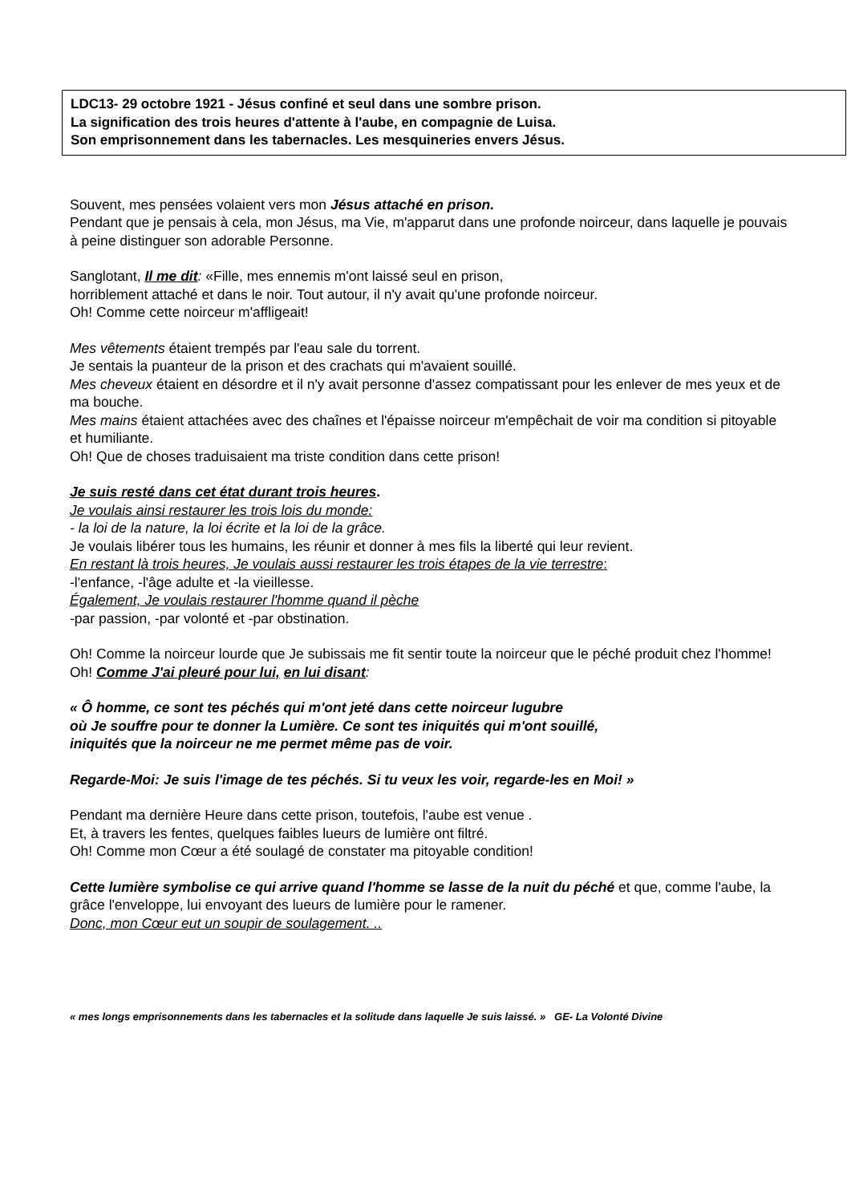LDC13- 29 octobre 1921 - Jésus confiné et seul dans une sombre prison.
La signification des trois heures d'attente à l'aube, en compagnie de Luisa.
Son emprisonnement dans les tabernacles. Les mesquineries envers Jésus.
Souvent, mes pensées volaient vers mon Jésus attaché en prison.
Pendant que je pensais à cela, mon Jésus, ma Vie, m'apparut dans une profonde noirceur, dans laquelle je pouvais à peine distinguer son adorable Personne.
Sanglotant, Il me dit: «Fille, mes ennemis m'ont laissé seul en prison,
horriblement attaché et dans le noir. Tout autour, il n'y avait qu'une profonde noirceur.
Oh! Comme cette noirceur m'affligeait!
Mes vêtements étaient trempés par l'eau sale du torrent.
Je sentais la puanteur de la prison et des crachats qui m'avaient souillé.
Mes cheveux étaient en désordre et il n'y avait personne d'assez compatissant pour les enlever de mes yeux et de ma bouche.
Mes mains étaient attachées avec des chaînes et l'épaisse noirceur m'empêchait de voir ma condition si pitoyable et humiliante.
Oh! Que de choses traduisaient ma triste condition dans cette prison!
Je suis resté dans cet état durant trois heures.
Je voulais ainsi restaurer les trois lois du monde:
- la loi de la nature, la loi écrite et la loi de la grâce.
Je voulais libérer tous les humains, les réunir et donner à mes fils la liberté qui leur revient.
En restant là trois heures, Je voulais aussi restaurer les trois étapes de la vie terrestre:
-l'enfance, -l'âge adulte et -la vieillesse.
Également, Je voulais restaurer l'homme quand il pèche
-par passion, -par volonté et -par obstination.
Oh! Comme la noirceur lourde que Je subissais me fit sentir toute la noirceur que le péché produit chez l'homme! Oh! Comme J'ai pleuré pour lui, en lui disant:
« Ô homme, ce sont tes péchés qui m'ont jeté dans cette noirceur lugubre
où Je souffre pour te donner la Lumière. Ce sont tes iniquités qui m'ont souillé,
iniquités que la noirceur ne me permet même pas de voir.
Regarde-Moi: Je suis l'image de tes péchés. Si tu veux les voir, regarde-les en Moi! »
Pendant ma dernière Heure dans cette prison, toutefois, l'aube est venue .
Et, à travers les fentes, quelques faibles lueurs de lumière ont filtré.
Oh! Comme mon Cœur a été soulagé de constater ma pitoyable condition!
Cette lumière symbolise ce qui arrive quand l'homme se lasse de la nuit du péché et que, comme l'aube, la grâce l'enveloppe, lui envoyant des lueurs de lumière pour le ramener.
Donc, mon Cœur eut un soupir de soulagement. ..
« mes longs emprisonnements dans les tabernacles et la solitude dans laquelle Je suis laissé. » GE- La Volonté Divine